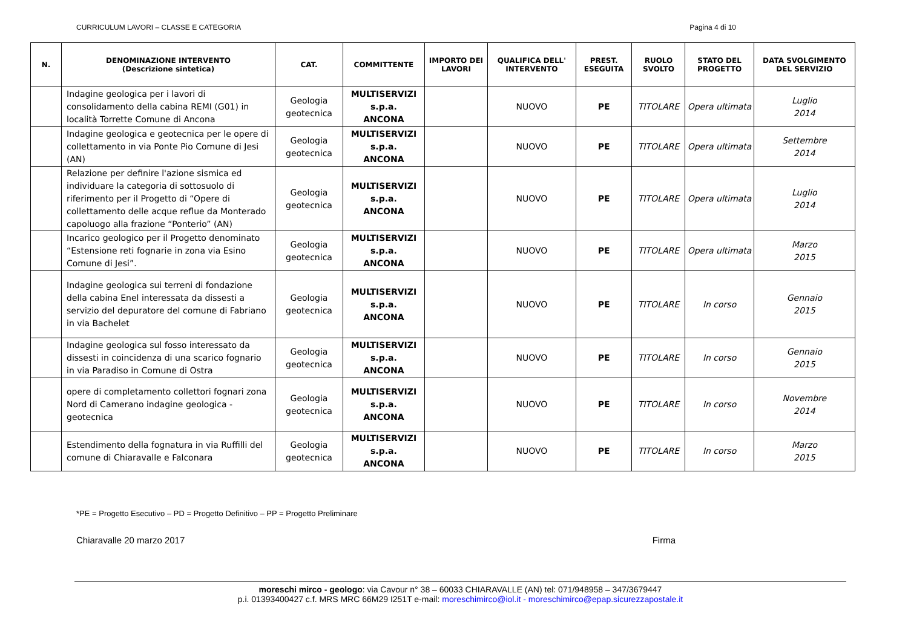CURRICULUM LAVORI – CLASSE E CATEGORIA Pagina 4 di 10
| N. | DENOMINAZIONE INTERVENTO (Descrizione sintetica) | CAT. | COMMITTENTE | IMPORTO DEI LAVORI | QUALIFICA DELL' INTERVENTO | PREST. ESEGUITA | RUOLO SVOLTO | STATO DEL PROGETTO | DATA SVOLGIMENTO DEL SERVIZIO |
| --- | --- | --- | --- | --- | --- | --- | --- | --- | --- |
| | Indagine geologica per i lavori di consolidamento della cabina REMI (G01) in località Torrette Comune di Ancona | Geologia geotecnica | MULTISERVIZI s.p.a. ANCONA | | NUOVO | PE | TITOLARE | Opera ultimata | Luglio 2014 |
| | Indagine geologica e geotecnica per le opere di collettamento in via Ponte Pio Comune di Jesi (AN) | Geologia geotecnica | MULTISERVIZI s.p.a. ANCONA | | NUOVO | PE | TITOLARE | Opera ultimata | Settembre 2014 |
| | Relazione per definire l'azione sismica ed individuare la categoria di sottosuolo di riferimento per il Progetto di “Opere di collettamento delle acque reflue da Monterado capoluogo alla frazione “Ponterio” (AN) | Geologia geotecnica | MULTISERVIZI s.p.a. ANCONA | | NUOVO | PE | TITOLARE | Opera ultimata | Luglio 2014 |
| | Incarico geologico per il Progetto denominato “Estensione reti fognarie in zona via Esino Comune di Jesi”. | Geologia geotecnica | MULTISERVIZI s.p.a. ANCONA | | NUOVO | PE | TITOLARE | Opera ultimata | Marzo 2015 |
| | Indagine geologica sui terreni di fondazione della cabina Enel interessata da dissesti a servizio del depuratore del comune di Fabriano in via Bachelet | Geologia geotecnica | MULTISERVIZI s.p.a. ANCONA | | NUOVO | PE | TITOLARE | In corso | Gennaio 2015 |
| | Indagine geologica sul fosso interessato da dissesti in coincidenza di una scarico fognario in via Paradiso in Comune di Ostra | Geologia geotecnica | MULTISERVIZI s.p.a. ANCONA | | NUOVO | PE | TITOLARE | In corso | Gennaio 2015 |
| | opere di completamento collettori fognari zona Nord di Camerano indagine geologica - geotecnica | Geologia geotecnica | MULTISERVIZI s.p.a. ANCONA | | NUOVO | PE | TITOLARE | In corso | Novembre 2014 |
| | Estendimento della fognatura in via Ruffilli del comune di Chiaravalle e Falconara | Geologia geotecnica | MULTISERVIZI s.p.a. ANCONA | | NUOVO | PE | TITOLARE | In corso | Marzo 2015 |
*PE = Progetto Esecutivo – PD = Progetto Definitivo – PP = Progetto Preliminare
Chiaravalle 20 marzo 2017 Firma
moreschi mirco - geologo: via Cavour n° 38 – 60033 CHIARAVALLE (AN) tel: 071/948958 – 347/3679447
p.i. 01393400427 c.f. MRS MRC 66M29 I251T e-mail: moreschimirco@iol.it - moreschimirco@epap.sicurezzapostale.it